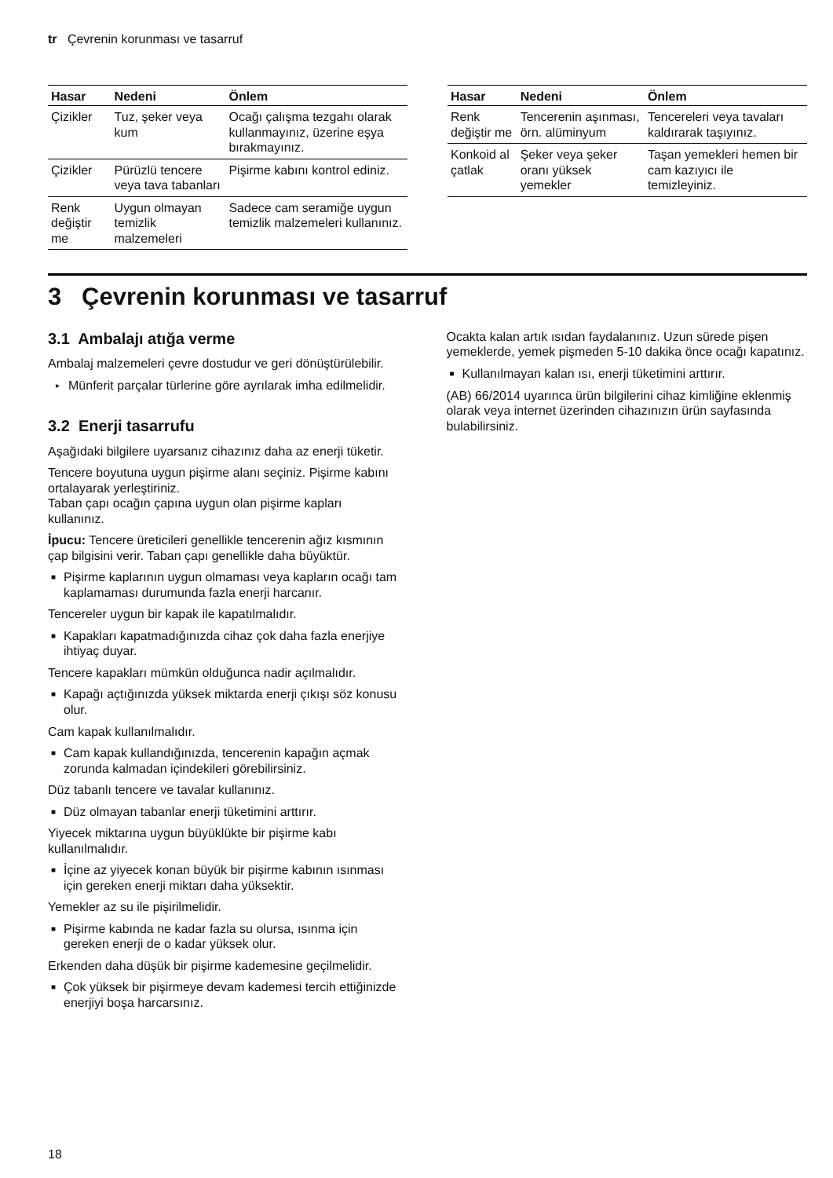tr Çevrenin korunması ve tasarruf
| Hasar | Nedeni | Önlem |
| --- | --- | --- |
| Çizikler | Tuz, şeker veya kum | Ocağı çalışma tezgahı olarak kullanmayınız, üzerine eşya bırakmayınız. |
| Çizikler | Pürüzlü tencere veya tava tabanları | Pişirme kabını kontrol ediniz. |
| Renk değiştir me | Uygun olmayan temizlik malzemeleri | Sadece cam seramiğe uygun temizlik malzemeleri kullanınız. |
| Hasar | Nedeni | Önlem |
| --- | --- | --- |
| Renk değiştir me | Tencerenin aşınması, örn. alüminyum | Tencereleri veya tavaları kaldırarak taşıyınız. |
| Konkoid al çatlak | Şeker veya şeker oranı yüksek yemekler | Taşan yemekleri hemen bir cam kazıyıcı ile temizleyiniz. |
3 Çevrenin korunması ve tasarruf
3.1 Ambalajı atığa verme
Ambalaj malzemeleri çevre dostudur ve geri dönüştürülebilir.
▸ Münferit parçalar türlerine göre ayrılarak imha edilmelidir.
3.2 Enerji tasarrufu
Aşağıdaki bilgilere uyarsanız cihazınız daha az enerji tüketir.
Tencere boyutuna uygun pişirme alanı seçiniz. Pişirme kabını ortalayarak yerleştiriniz.
Taban çapı ocağın çapına uygun olan pişirme kapları kullanınız.
İpucu: Tencere üreticileri genellikle tencerenin ağız kısmının çap bilgisini verir. Taban çapı genellikle daha büyüktür.
■ Pişirme kaplarının uygun olmaması veya kapların ocağı tam kaplamaması durumunda fazla enerji harcanır.
Tencereler uygun bir kapak ile kapatılmalıdır.
■ Kapakları kapatmadığınızda cihaz çok daha fazla enerjiye ihtiyaç duyar.
Tencere kapakları mümkün olduğunca nadir açılmalıdır.
■ Kapağı açtığınızda yüksek miktarda enerji çıkışı söz konusu olur.
Cam kapak kullanılmalıdır.
■ Cam kapak kullandığınızda, tencerenin kapağın açmak zorunda kalmadan içindekileri görebilirsiniz.
Düz tabanlı tencere ve tavalar kullanınız.
■ Düz olmayan tabanlar enerji tüketimini arttırır.
Yiyecek miktarına uygun büyüklükte bir pişirme kabı kullanılmalıdır.
■ İçine az yiyecek konan büyük bir pişirme kabının ısınması için gereken enerji miktarı daha yüksektir.
Yemekler az su ile pişirilmelidir.
■ Pişirme kabında ne kadar fazla su olursa, ısınma için gereken enerji de o kadar yüksek olur.
Erkenden daha düşük bir pişirme kademesine geçilmelidir.
■ Çok yüksek bir pişirmeye devam kademesi tercih ettiğinizde enerjiyi boşa harcarsınız.
Ocakta kalan artık ısıdan faydalanınız. Uzun sürede pişen yemeklerde, yemek pişmeden 5-10 dakika önce ocağı kapatınız.
■ Kullanılmayan kalan ısı, enerji tüketimini arttırır.
(AB) 66/2014 uyarınca ürün bilgilerini cihaz kimliğine eklenmiş olarak veya internet üzerinden cihazınızın ürün sayfasında bulabilirsiniz.
18